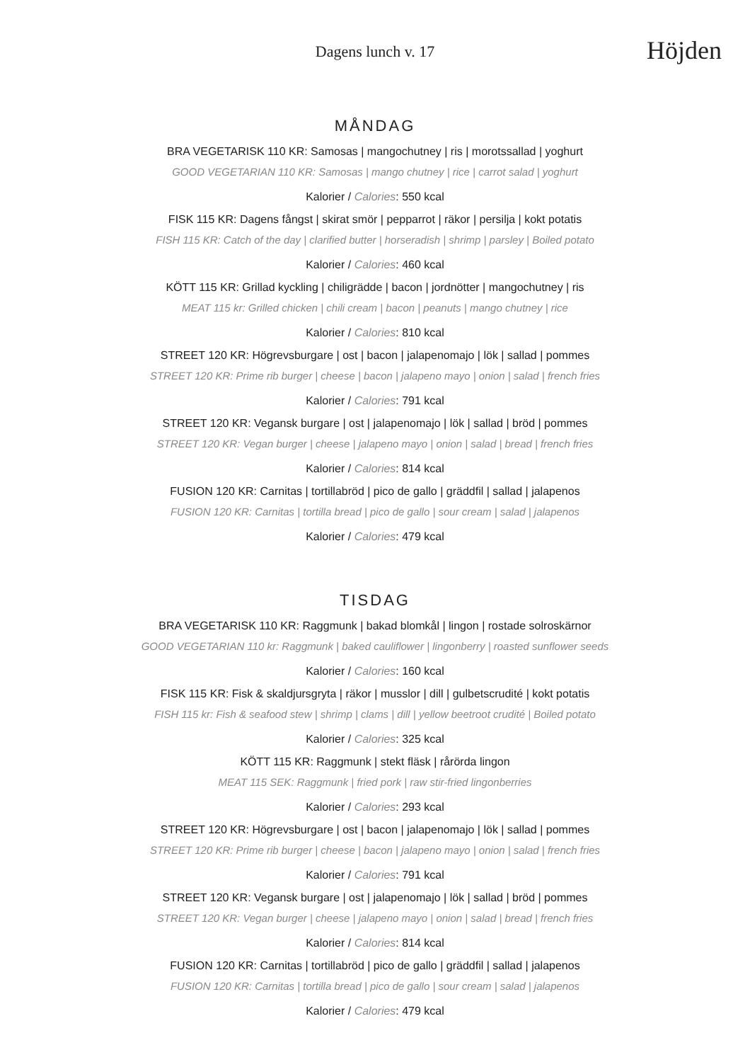Dagens lunch v. 17
Höjden
MÅNDAG
BRA VEGETARISK 110 KR: Samosas | mangochutney | ris | morotssallad | yoghurt
GOOD VEGETARIAN 110 KR: Samosas | mango chutney | rice | carrot salad | yoghurt
Kalorier / Calories: 550 kcal
FISK 115 KR: Dagens fångst | skirat smör | pepparrot | räkor | persilja | kokt potatis
FISH 115 KR: Catch of the day | clarified butter | horseradish | shrimp | parsley | Boiled potato
Kalorier / Calories: 460 kcal
KÖTT 115 KR: Grillad kyckling | chiligrädde | bacon | jordnötter | mangochutney | ris
MEAT 115 kr: Grilled chicken | chili cream | bacon | peanuts | mango chutney | rice
Kalorier / Calories: 810 kcal
STREET 120 KR: Högrevsburgare | ost | bacon | jalapenomajo | lök | sallad | pommes
STREET 120 KR: Prime rib burger | cheese | bacon | jalapeno mayo | onion | salad | french fries
Kalorier / Calories: 791 kcal
STREET 120 KR: Vegansk burgare | ost | jalapenomajo | lök | sallad | bröd | pommes
STREET 120 KR: Vegan burger | cheese | jalapeno mayo | onion | salad | bread | french fries
Kalorier / Calories: 814 kcal
FUSION 120 KR: Carnitas | tortillabröd | pico de gallo | gräddfil | sallad | jalapenos
FUSION 120 KR: Carnitas | tortilla bread | pico de gallo | sour cream | salad | jalapenos
Kalorier / Calories: 479 kcal
TISDAG
BRA VEGETARISK 110 KR: Raggmunk | bakad blomkål | lingon | rostade solroskärnor
GOOD VEGETARIAN 110 kr: Raggmunk | baked cauliflower | lingonberry | roasted sunflower seeds
Kalorier / Calories: 160 kcal
FISK 115 KR: Fisk & skaldjursgryta | räkor | musslor | dill | gulbetscrudité | kokt potatis
FISH 115 kr: Fish & seafood stew | shrimp | clams | dill | yellow beetroot crudité | Boiled potato
Kalorier / Calories: 325 kcal
KÖTT 115 KR: Raggmunk | stekt fläsk | rårörda lingon
MEAT 115 SEK: Raggmunk | fried pork | raw stir-fried lingonberries
Kalorier / Calories: 293 kcal
STREET 120 KR: Högrevsburgare | ost | bacon | jalapenomajo | lök | sallad | pommes
STREET 120 KR: Prime rib burger | cheese | bacon | jalapeno mayo | onion | salad | french fries
Kalorier / Calories: 791 kcal
STREET 120 KR: Vegansk burgare | ost | jalapenomajo | lök | sallad | bröd | pommes
STREET 120 KR: Vegan burger | cheese | jalapeno mayo | onion | salad | bread | french fries
Kalorier / Calories: 814 kcal
FUSION 120 KR: Carnitas | tortillabröd | pico de gallo | gräddfil | sallad | jalapenos
FUSION 120 KR: Carnitas | tortilla bread | pico de gallo | sour cream | salad | jalapenos
Kalorier / Calories: 479 kcal